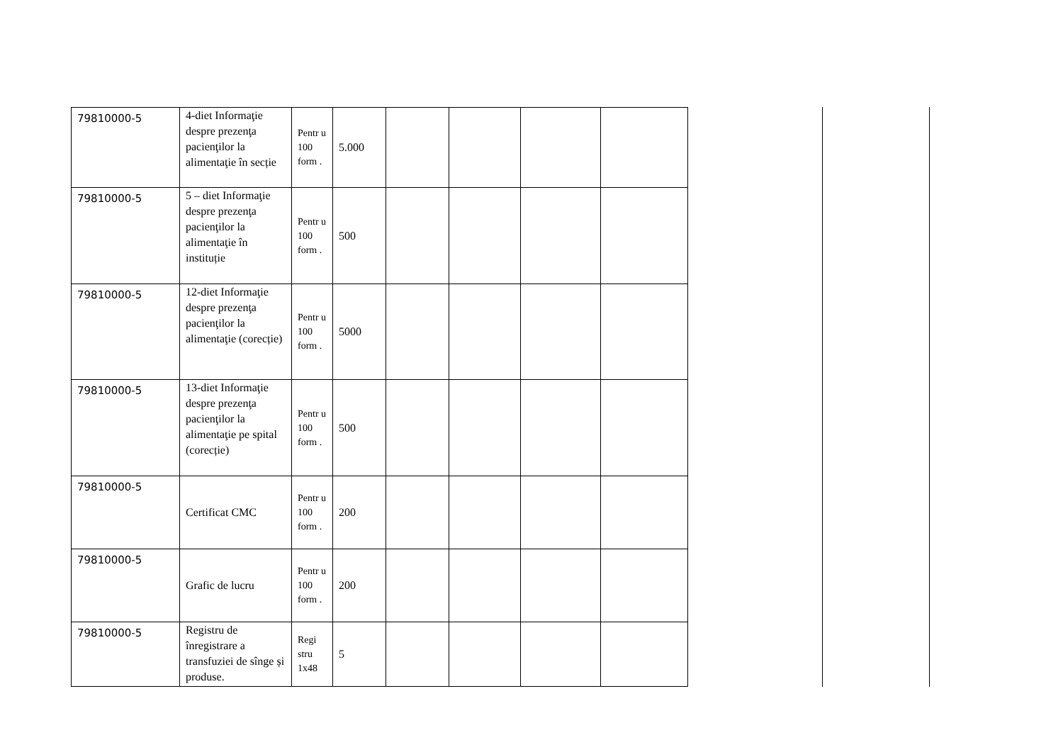| 79810000-5 | 4-diet Informaţie despre prezenţa pacienţilor la alimentaţie în secție | Pentr u 100 form . | 5.000 | | | | |
| 79810000-5 | 5 – diet Informaţie despre prezenţa pacienţilor la alimentaţie în instituție | Pentr u 100 form . | 500 | | | | |
| 79810000-5 | 12-diet Informaţie despre prezenţa pacienţilor la alimentaţie (corecție) | Pentr u 100 form . | 5000 | | | | |
| 79810000-5 | 13-diet Informaţie despre prezenţa pacienţilor la alimentaţie pe spital (corecție) | Pentr u 100 form . | 500 | | | | |
| 79810000-5 | Certificat CMC | Pentr u 100 form . | 200 | | | | |
| 79810000-5 | Grafic de lucru | Pentr u 100 form . | 200 | | | | |
| 79810000-5 | Registru de înregistrare a transfuziei de sînge și produse. | Regi stru 1x48 | 5 | | | | |